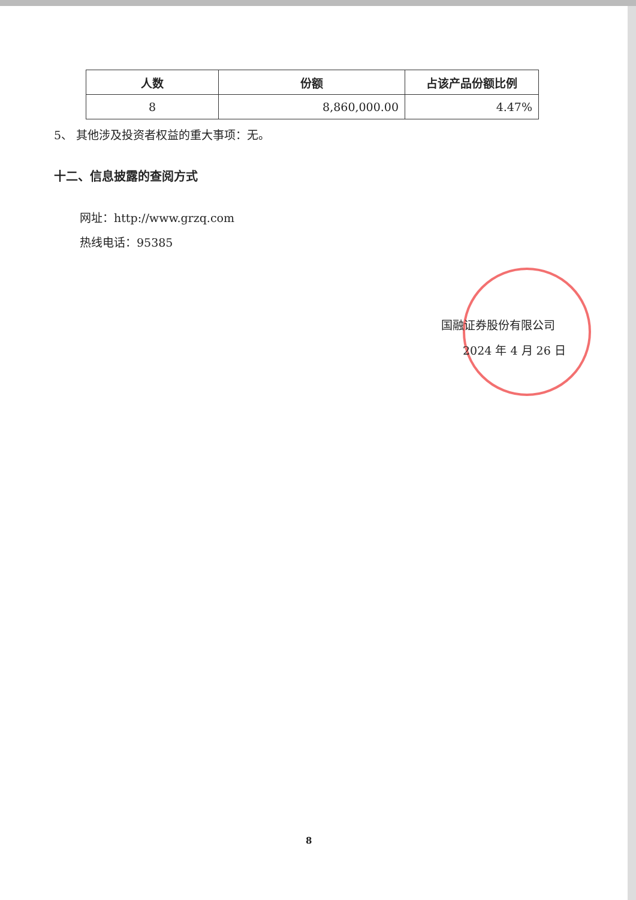| 人数 | 份额 | 占该产品份额比例 |
| --- | --- | --- |
| 8 | 8,860,000.00 | 4.47% |
5、 其他涉及投资者权益的重大事项：无。
十二、信息披露的查阅方式
网址：http://www.grzq.com
热线电话：95385
国融证券股份有限公司
2024 年 4 月 26 日
8